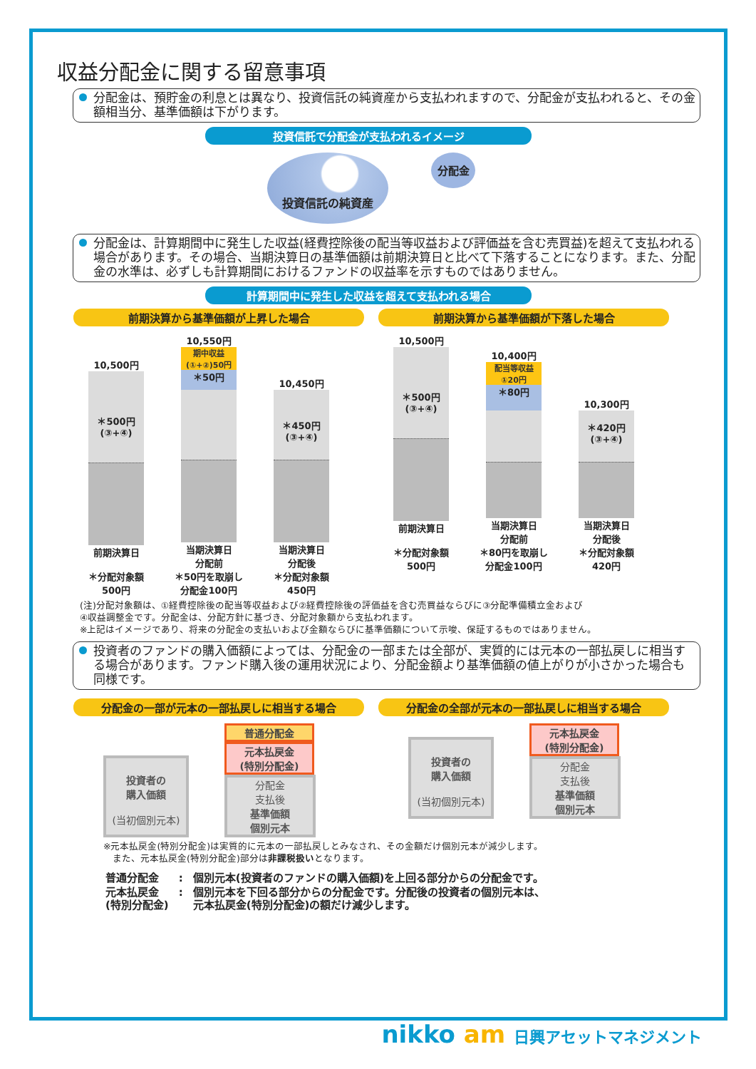収益分配金に関する留意事項
分配金は、預貯金の利息とは異なり、投資信託の純資産から支払われますので、分配金が支払われると、その金額相当分、基準価額は下がります。
投資信託で分配金が支払われるイメージ
投資信託の純資産
分配金
分配金は、計算期間中に発生した収益(経費控除後の配当等収益および評価益を含む売買益)を超えて支払われる場合があります。その場合、当期決算日の基準価額は前期決算日と比べて下落することになります。また、分配金の水準は、必ずしも計算期間におけるファンドの収益率を示すものではありません。
計算期間中に発生した収益を超えて支払われる場合
前期決算から基準価額が上昇した場合
10,500円
＊500円
(③+④)
前期決算日
＊分配対象額
500円
10,550円
期中収益
(①+②)50円
＊50円
当期決算日
分配前
＊50円を取崩し
分配金100円
10,450円
＊450円
(③+④)
当期決算日
分配後
＊分配対象額
450円
前期決算から基準価額が下落した場合
10,500円
＊500円
(③+④)
前期決算日
＊分配対象額
500円
10,400円
配当等収益
①20円
＊80円
当期決算日
分配前
＊80円を取崩し
分配金100円
10,300円
＊420円
(③+④)
当期決算日
分配後
＊分配対象額
420円
(注)分配対象額は、①経費控除後の配当等収益および②経費控除後の評価益を含む売買益ならびに③分配準備積立金および
④収益調整金です。分配金は、分配方針に基づき、分配対象額から支払われます。
※上記はイメージであり、将来の分配金の支払いおよび金額ならびに基準価額について示唆、保証するものではありません。
投資者のファンドの購入価額によっては、分配金の一部または全部が、実質的には元本の一部払戻しに相当する場合があります。ファンド購入後の運用状況により、分配金額より基準価額の値上がりが小さかった場合も同様です。
分配金の一部が元本の一部払戻しに相当する場合
投資者の
購入価額
(当初個別元本)
普通分配金
元本払戻金
(特別分配金)
分配金
支払後
基準価額
個別元本
分配金の全部が元本の一部払戻しに相当する場合
投資者の
購入価額
(当初個別元本)
元本払戻金
(特別分配金)
分配金
支払後
基準価額
個別元本
※元本払戻金(特別分配金)は実質的に元本の一部払戻しとみなされ、その金額だけ個別元本が減少します。
　また、元本払戻金(特別分配金)部分は非課税扱いとなります。
| 普通分配金 | : | 個別元本(投資者のファンドの購入価額)を上回る部分からの分配金です。 |
| 元本払戻金 (特別分配金) | : | 個別元本を下回る部分からの分配金です。分配後の投資者の個別元本は、 元本払戻金(特別分配金)の額だけ減少します。 |
nikko am 日興アセットマネジメント